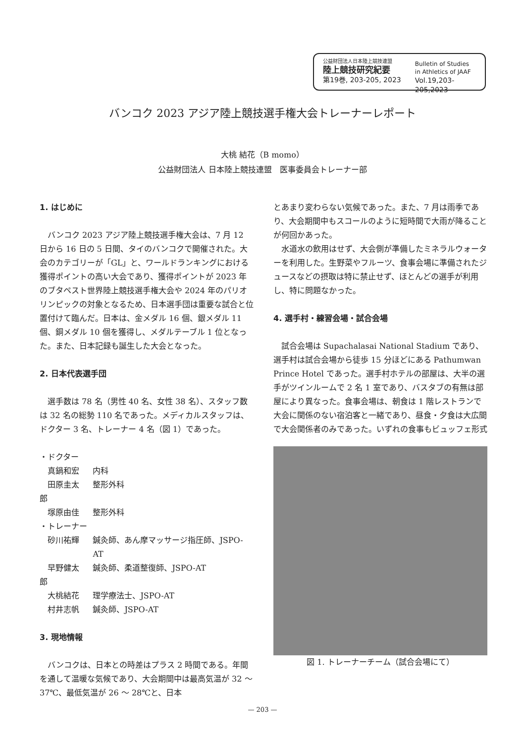公益財団法人日本陸上競技連盟
陸上競技研究紀要
第19巻, 203-205, 2023
Bulletin of Studies
in Athletics of JAAF
Vol.19,203-205,2023
バンコク 2023 アジア陸上競技選手権大会トレーナーレポート
大桃 結花（B momo）
公益財団法人 日本陸上競技連盟　医事委員会トレーナー部
1. はじめに
バンコク 2023 アジア陸上競技選手権大会は、7 月 12 日から 16 日の 5 日間、タイのバンコクで開催された。大会のカテゴリーが「GL」と、ワールドランキングにおける獲得ポイントの高い大会であり、獲得ポイントが 2023 年のブタペスト世界陸上競技選手権大会や 2024 年のパリオリンピックの対象となるため、日本選手団は重要な試合と位置付けて臨んだ。日本は、金メダル 16 個、銀メダル 11 個、銅メダル 10 個を獲得し、メダルテーブル 1 位となった。また、日本記録も誕生した大会となった。
2. 日本代表選手団
選手数は 78 名（男性 40 名、女性 38 名）、スタッフ数は 32 名の総勢 110 名であった。メディカルスタッフは、ドクター 3 名、トレーナー 4 名（図 1）であった。
| ・ドクター | |
| 真鍋和宏 | 内科 |
| 田原圭太郎 | 整形外科 |
| 塚原由佳 | 整形外科 |
| ・トレーナー | |
| 砂川祐輝 | 鍼灸師、あん摩マッサージ指圧師、JSPO-AT |
| 早野健太郎 | 鍼灸師、柔道整復師、JSPO-AT |
| 大桃結花 | 理学療法士、JSPO-AT |
| 村井志帆 | 鍼灸師、JSPO-AT |
3. 現地情報
バンコクは、日本との時差はプラス 2 時間である。年間を通して温暖な気候であり、大会期間中は最高気温が 32 〜 37℃、最低気温が 26 〜 28℃と、日本
とあまり変わらない気候であった。また、7 月は雨季であり、大会期間中もスコールのように短時間で大雨が降ることが何回かあった。
水道水の飲用はせず、大会側が準備したミネラルウォーターを利用した。生野菜やフルーツ、食事会場に準備されたジュースなどの摂取は特に禁止せず、ほとんどの選手が利用し、特に問題なかった。
4. 選手村・練習会場・試合会場
試合会場は Supachalasai National Stadium であり、選手村は試合会場から徒歩 15 分ほどにある Pathumwan Prince Hotel であった。選手村ホテルの部屋は、大半の選手がツインルームで 2 名 1 室であり、バスタブの有無は部屋により異なった。食事会場は、朝食は 1 階レストランで大会に関係のない宿泊客と一緒であり、昼食・夕食は大広間で大会関係者のみであった。いずれの食事もビュッフェ形式
図 1. トレーナーチーム（試合会場にて）
— 203 —